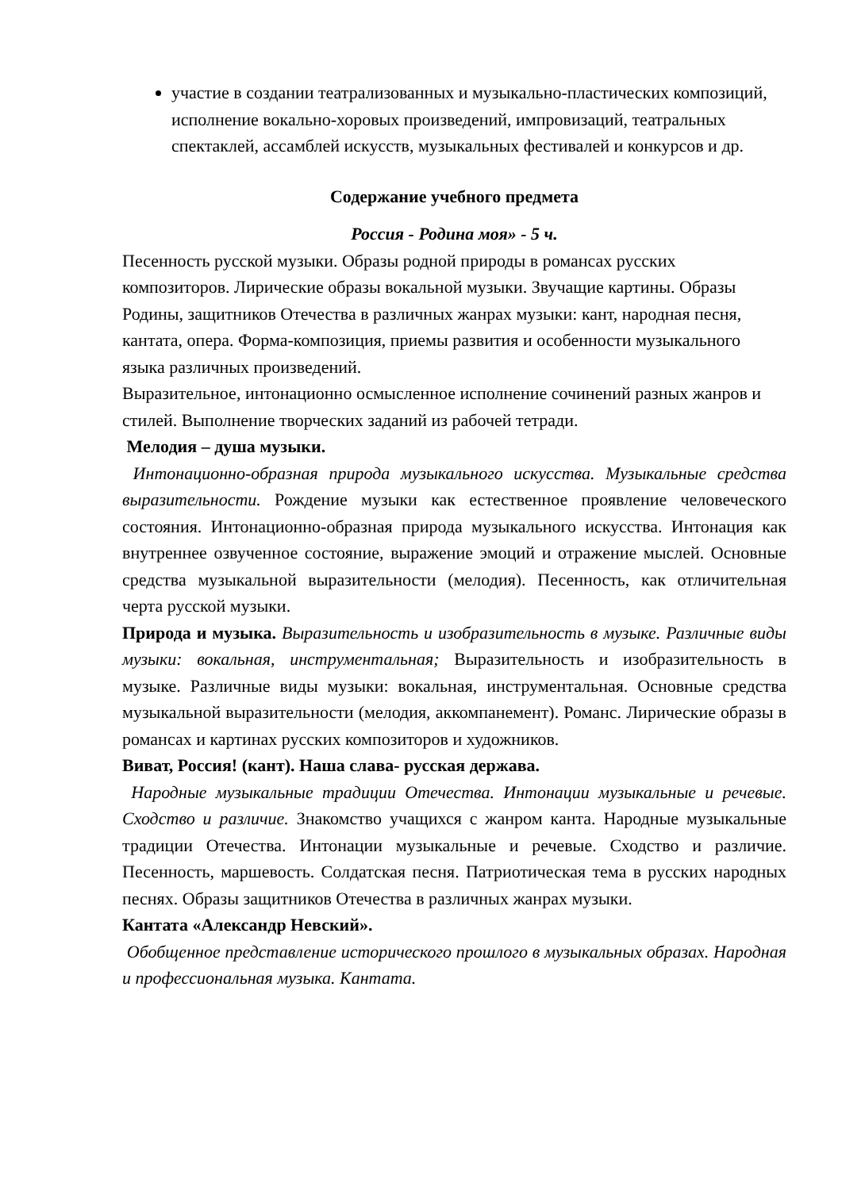участие в создании театрализованных и музыкально-пластических композиций, исполнение вокально-хоровых произведений, импровизаций, театральных спектаклей, ассамблей искусств, музыкальных фестивалей и конкурсов и др.
Содержание учебного предмета
Россия - Родина моя» - 5 ч.
Песенность русской музыки. Образы родной природы в романсах русских композиторов. Лирические образы вокальной музыки. Звучащие картины. Образы Родины, защитников Отечества в различных жанрах музыки: кант, народная песня, кантата, опера. Форма-композиция, приемы развития и особенности музыкального языка различных произведений.
Выразительное, интонационно осмысленное исполнение сочинений разных жанров и стилей. Выполнение творческих заданий из рабочей тетради.
Мелодия – душа музыки.
Интонационно-образная природа музыкального искусства. Музыкальные средства выразительности. Рождение музыки как естественное проявление человеческого состояния. Интонационно-образная природа музыкального искусства. Интонация как внутреннее озвученное состояние, выражение эмоций и отражение мыслей. Основные средства музыкальной выразительности (мелодия). Песенность, как отличительная черта русской музыки.
Природа и музыка. Выразительность и изобразительность в музыке. Различные виды музыки: вокальная, инструментальная; Выразительность и изобразительность в музыке. Различные виды музыки: вокальная, инструментальная. Основные средства музыкальной выразительности (мелодия, аккомпанемент). Романс. Лирические образы в романсах и картинах русских композиторов и художников.
Виват, Россия! (кант). Наша слава- русская держава.
Народные музыкальные традиции Отечества. Интонации музыкальные и речевые. Сходство и различие. Знакомство учащихся с жанром канта. Народные музыкальные традиции Отечества. Интонации музыкальные и речевые. Сходство и различие. Песенность, маршевость. Солдатская песня. Патриотическая тема в русских народных песнях. Образы защитников Отечества в различных жанрах музыки.
Кантата «Александр Невский».
Обобщенное представление исторического прошлого в музыкальных образах. Народная и профессиональная музыка. Кантата.